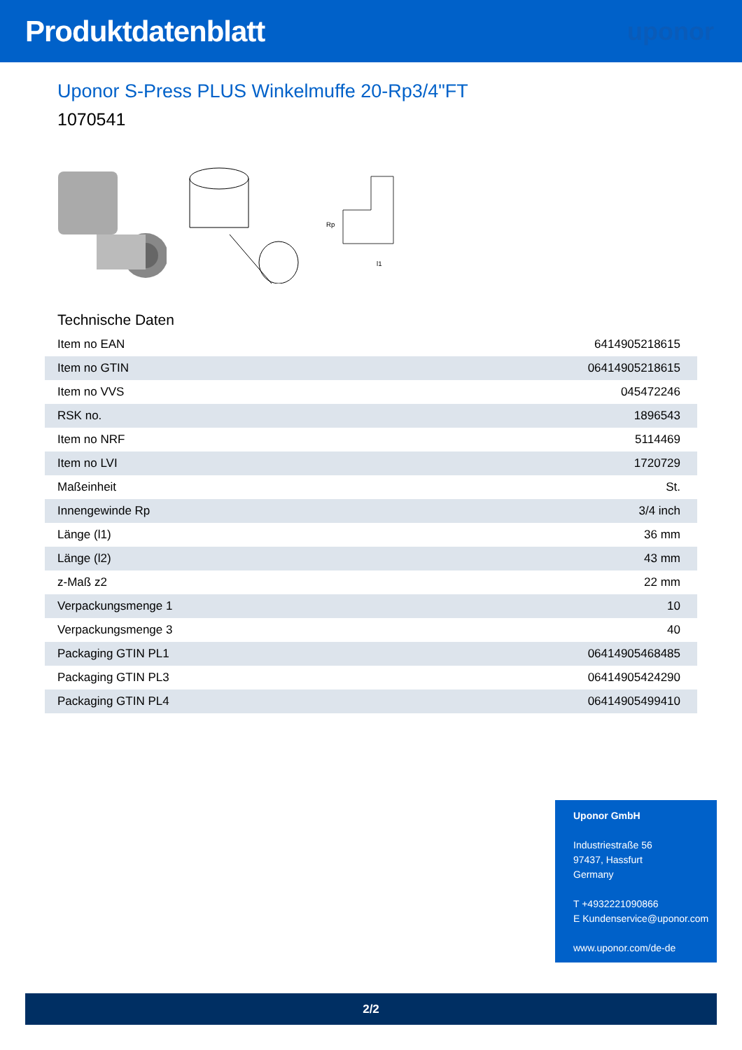Produktdatenblatt
uponor
Uponor S-Press PLUS Winkelmuffe 20-Rp3/4"FT
1070541
Rp
l1
Technische Daten
| Item no EAN | 6414905218615 |
| Item no GTIN | 06414905218615 |
| Item no VVS | 045472246 |
| RSK no. | 1896543 |
| Item no NRF | 5114469 |
| Item no LVI | 1720729 |
| Maßeinheit | St. |
| Innengewinde Rp | 3/4 inch |
| Länge (l1) | 36 mm |
| Länge (l2) | 43 mm |
| z-Maß z2 | 22 mm |
| Verpackungsmenge 1 | 10 |
| Verpackungsmenge 3 | 40 |
| Packaging GTIN PL1 | 06414905468485 |
| Packaging GTIN PL3 | 06414905424290 |
| Packaging GTIN PL4 | 06414905499410 |
Uponor GmbH
Industriestraße 56
97437, Hassfurt
Germany
T +4932221090866
E Kundenservice@uponor.com
www.uponor.com/de-de
2/2